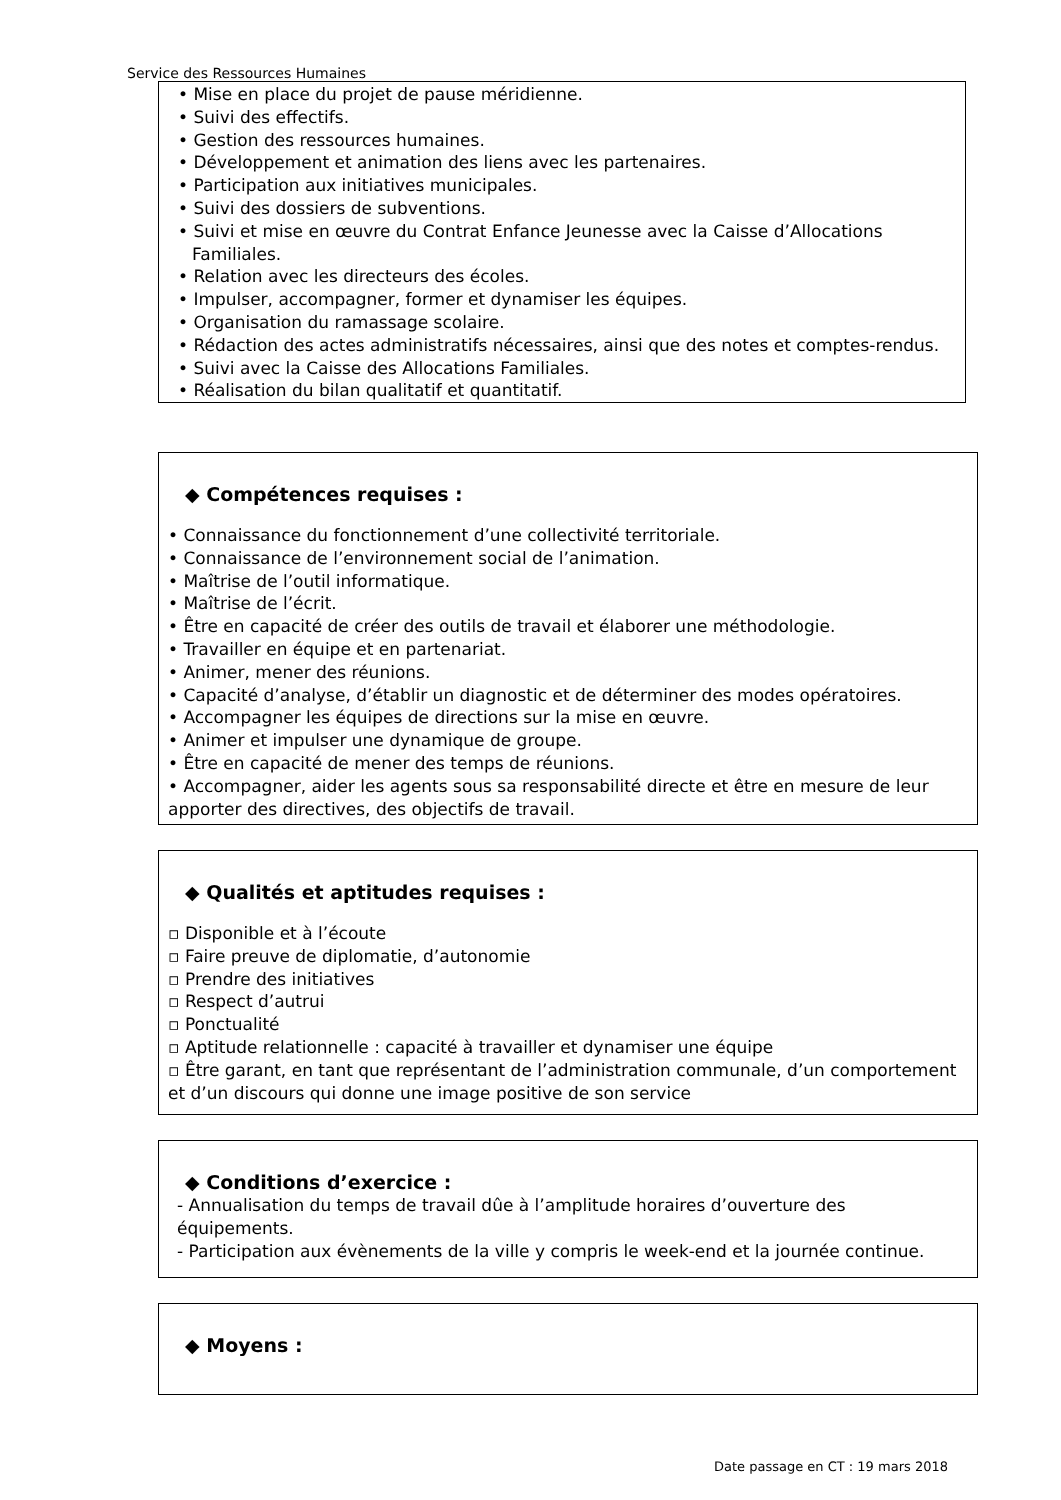Service des Ressources Humaines
• Mise en place du projet de pause méridienne.
• Suivi des effectifs.
• Gestion des ressources humaines.
• Développement et animation des liens avec les partenaires.
• Participation aux initiatives municipales.
• Suivi des dossiers de subventions.
• Suivi et mise en œuvre du Contrat Enfance Jeunesse avec la Caisse d’Allocations Familiales.
• Relation avec les directeurs des écoles.
• Impulser, accompagner, former et dynamiser les équipes.
• Organisation du ramassage scolaire.
• Rédaction des actes administratifs nécessaires, ainsi que des notes et comptes-rendus.
• Suivi avec la Caisse des Allocations Familiales.
• Réalisation du bilan qualitatif et quantitatif.
◆ Compétences requises :
• Connaissance du fonctionnement d’une collectivité territoriale.
• Connaissance de l’environnement social de l’animation.
• Maîtrise de l’outil informatique.
• Maîtrise de l’écrit.
• Être en capacité de créer des outils de travail et élaborer une méthodologie.
• Travailler en équipe et en partenariat.
• Animer, mener des réunions.
• Capacité d’analyse, d’établir un diagnostic et de déterminer des modes opératoires.
• Accompagner les équipes de directions sur la mise en œuvre.
• Animer et impulser une dynamique de groupe.
• Être en capacité de mener des temps de réunions.
• Accompagner, aider les agents sous sa responsabilité directe et être en mesure de leur apporter des directives, des objectifs de travail.
◆ Qualités et aptitudes requises :
▫ Disponible et à l’écoute
▫ Faire preuve de diplomatie, d’autonomie
▫ Prendre des initiatives
▫ Respect d’autrui
▫ Ponctualité
▫ Aptitude relationnelle : capacité à travailler et dynamiser une équipe
▫ Être garant, en tant que représentant de l’administration communale, d’un comportement et d’un discours qui donne une image positive de son service
◆ Conditions d’exercice :
- Annualisation du temps de travail dûe à l’amplitude horaires d’ouverture des équipements.
- Participation aux évènements de la ville y compris le week-end et la journée continue.
◆ Moyens :
Date passage en CT : 19 mars 2018